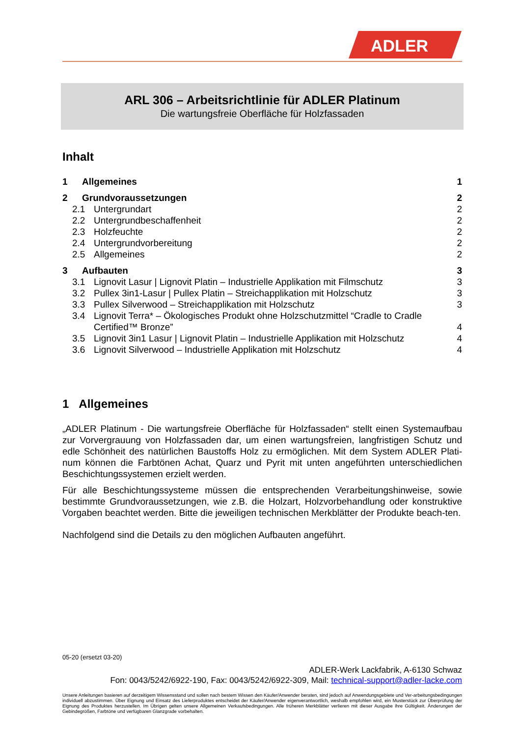ADLER
ARL 306 – Arbeitsrichtlinie für ADLER Platinum
Die wartungsfreie Oberfläche für Holzfassaden
Inhalt
1 Allgemeines 1
2 Grundvoraussetzungen 2
2.1 Untergrundart 2
2.2 Untergrundbeschaffenheit 2
2.3 Holzfeuchte 2
2.4 Untergrundvorbereitung 2
2.5 Allgemeines 2
3 Aufbauten 3
3.1 Lignovit Lasur | Lignovit Platin – Industrielle Applikation mit Filmschutz 3
3.2 Pullex 3in1-Lasur | Pullex Platin – Streichapplikation mit Holzschutz 3
3.3 Pullex Silverwood – Streichapplikation mit Holzschutz 3
3.4 Lignovit Terra* – Ökologisches Produkt ohne Holzschutzmittel “Cradle to Cradle Certified™ Bronze” 4
3.5 Lignovit 3in1 Lasur | Lignovit Platin – Industrielle Applikation mit Holzschutz 4
3.6 Lignovit Silverwood – Industrielle Applikation mit Holzschutz 4
1 Allgemeines
„ADLER Platinum - Die wartungsfreie Oberfläche für Holzfassaden“ stellt einen Systemaufbau zur Vorvergrauung von Holzfassaden dar, um einen wartungsfreien, langfristigen Schutz und edle Schönheit des natürlichen Baustoffs Holz zu ermöglichen. Mit dem System ADLER Plati-num können die Farbtönen Achat, Quarz und Pyrit mit unten angeführten unterschiedlichen Beschichtungssystemen erzielt werden.
Für alle Beschichtungssysteme müssen die entsprechenden Verarbeitungshinweise, sowie bestimmte Grundvoraussetzungen, wie z.B. die Holzart, Holzvorbehandlung oder konstruktive Vorgaben beachtet werden. Bitte die jeweiligen technischen Merkblätter der Produkte beach-ten.
Nachfolgend sind die Details zu den möglichen Aufbauten angeführt.
05-20 (ersetzt 03-20)
ADLER-Werk Lackfabrik, A-6130 Schwaz
Fon: 0043/5242/6922-190, Fax: 0043/5242/6922-309, Mail: technical-support@adler-lacke.com
Unsere Anleitungen basieren auf derzeitigem Wissensstand und sollen nach bestem Wissen den Käufer/Anwender beraten, sind jedoch auf Anwendungsgebiete und Ver-arbeitungsbedingungen individuell abzustimmen. Über Eignung und Einsatz des Lieferproduktes entscheidet der Käufer/Anwender eigenverantwortlich, weshalb empfohlen wird, ein Musterstück zur Überprüfung der Eignung des Produktes herzustellen. Im Übrigen gelten unsere Allgemeinen Verkaufsbedingungen. Alle früheren Merkblätter verlieren mit dieser Ausgabe ihre Gültigkeit. Änderungen der Gebindegrößen, Farbtöne und verfügbaren Glanzgrade vorbehalten.